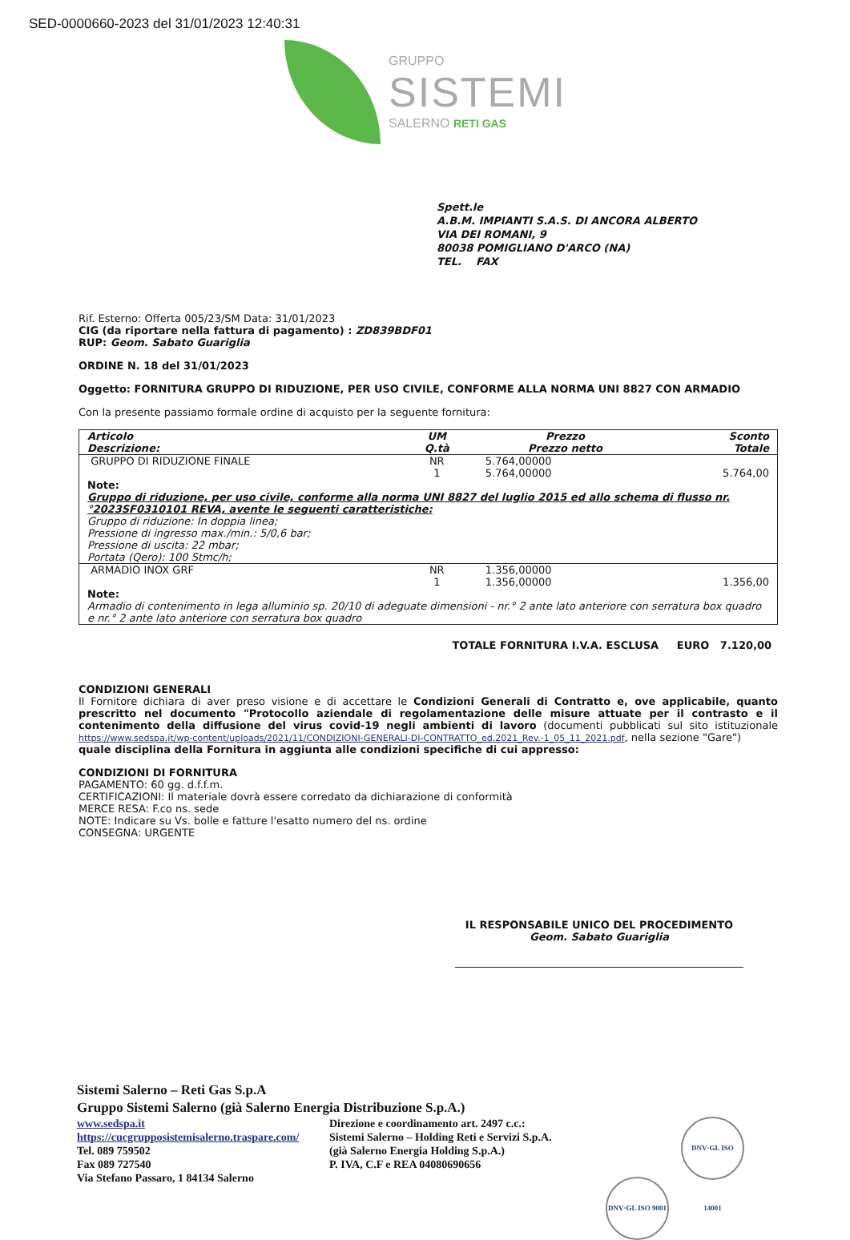SED-0000660-2023 del 31/01/2023 12:40:31
GRUPPO
SISTEMI
SALERNO RETI GAS
Spett.le
A.B.M. IMPIANTI S.A.S. DI ANCORA ALBERTO
VIA DEI ROMANI, 9
80038 POMIGLIANO D'ARCO (NA)
TEL. FAX
Rif. Esterno: Offerta 005/23/SM Data: 31/01/2023
CIG (da riportare nella fattura di pagamento) : ZD839BDF01
RUP: Geom. Sabato Guariglia
ORDINE N. 18 del 31/01/2023
Oggetto: FORNITURA GRUPPO DI RIDUZIONE, PER USO CIVILE, CONFORME ALLA NORMA UNI 8827 CON ARMADIO
Con la presente passiamo formale ordine di acquisto per la seguente fornitura:
| Articolo Descrizione: | UM Q.tà | Prezzo Prezzo netto | Sconto Totale |
| --- | --- | --- | --- |
| GRUPPO DI RIDUZIONE FINALE | NR 1 | 5.764,00000 5.764,00000 | 5.764,00 |
| Note: Gruppo di riduzione, per uso civile, conforme alla norma UNI 8827 del luglio 2015 ed allo schema di flusso nr.°2023SF0310101 REVA, avente le seguenti caratteristiche: Gruppo di riduzione: In doppia linea; Pressione di ingresso max./min.: 5/0,6 bar; Pressione di uscita: 22 mbar; Portata (Qero): 100 Stmc/h; | | | |
| ARMADIO INOX GRF | NR 1 | 1.356,00000 1.356,00000 | 1.356,00 |
| Note: Armadio di contenimento in lega alluminio sp. 20/10 di adeguate dimensioni - nr.° 2 ante lato anteriore con serratura box quadro e nr.° 2 ante lato anteriore con serratura box quadro | | | |
TOTALE FORNITURA I.V.A. ESCLUSA EURO 7.120,00
CONDIZIONI GENERALI
Il Fornitore dichiara di aver preso visione e di accettare le Condizioni Generali di Contratto e, ove applicabile, quanto prescritto nel documento "Protocollo aziendale di regolamentazione delle misure attuate per il contrasto e il contenimento della diffusione del virus covid-19 negli ambienti di lavoro (documenti pubblicati sul sito istituzionale https://www.sedspa.it/wp-content/uploads/2021/11/CONDIZIONI-GENERALI-DI-CONTRATTO_ed.2021_Rev.-1_05_11_2021.pdf, nella sezione "Gare")
quale disciplina della Fornitura in aggiunta alle condizioni specifiche di cui appresso:
CONDIZIONI DI FORNITURA
PAGAMENTO: 60 gg. d.f.f.m.
CERTIFICAZIONI: Il materiale dovrà essere corredato da dichiarazione di conformità
MERCE RESA: F.co ns. sede
NOTE: Indicare su Vs. bolle e fatture l'esatto numero del ns. ordine
CONSEGNA: URGENTE
IL RESPONSABILE UNICO DEL PROCEDIMENTO
Geom. Sabato Guariglia
Sistemi Salerno – Reti Gas S.p.A
Gruppo Sistemi Salerno (già Salerno Energia Distribuzione S.p.A.)
www.sedspa.it
https://cucgrupposistemisalerno.traspare.com/
Tel. 089 759502
Fax 089 727540
Via Stefano Passaro, 1 84134 Salerno
Direzione e coordinamento art. 2497 c.c.:
Sistemi Salerno – Holding Reti e Servizi S.p.A.
(già Salerno Energia Holding S.p.A.)
P. IVA, C.F e REA 04080690656
DNV·GL ISO 9001 DNV·GL ISO 14001